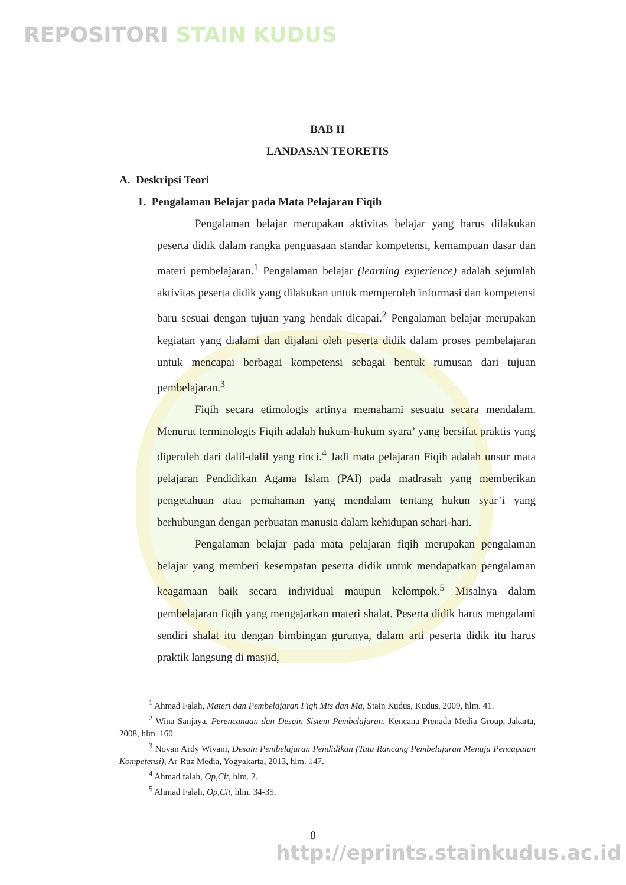REPOSITORI STAIN KUDUS
BAB II
LANDASAN TEORETIS
A. Deskripsi Teori
1. Pengalaman Belajar pada Mata Pelajaran Fiqih
Pengalaman belajar merupakan aktivitas belajar yang harus dilakukan peserta didik dalam rangka penguasaan standar kompetensi, kemampuan dasar dan materi pembelajaran.<sup>1</sup> Pengalaman belajar (learning experience) adalah sejumlah aktivitas peserta didik yang dilakukan untuk memperoleh informasi dan kompetensi baru sesuai dengan tujuan yang hendak dicapai.<sup>2</sup> Pengalaman belajar merupakan kegiatan yang dialami dan dijalani oleh peserta didik dalam proses pembelajaran untuk mencapai berbagai kompetensi sebagai bentuk rumusan dari tujuan pembelajaran.<sup>3</sup>
Fiqih secara etimologis artinya memahami sesuatu secara mendalam. Menurut terminologis Fiqih adalah hukum-hukum syara’ yang bersifat praktis yang diperoleh dari dalil-dalil yang rinci.<sup>4</sup> Jadi mata pelajaran Fiqih adalah unsur mata pelajaran Pendidikan Agama Islam (PAI) pada madrasah yang memberikan pengetahuan atau pemahaman yang mendalam tentang hukun syar’i yang berhubungan dengan perbuatan manusia dalam kehidupan sehari-hari.
Pengalaman belajar pada mata pelajaran fiqih merupakan pengalaman belajar yang memberi kesempatan peserta didik untuk mendapatkan pengalaman keagamaan baik secara individual maupun kelompok.<sup>5</sup> Misalnya dalam pembelajaran fiqih yang mengajarkan materi shalat. Peserta didik harus mengalami sendiri shalat itu dengan bimbingan gurunya, dalam arti peserta didik itu harus praktik langsung di masjid,
<sup>1</sup> Ahmad Falah, Materi dan Pembelajaran Fiqh Mts dan Ma, Stain Kudus, Kudus, 2009, hlm. 41.
<sup>2</sup> Wina Sanjaya, Perencanaan dan Desain Sistem Pembelajaran. Kencana Prenada Media Group, Jakarta, 2008, hlm. 160.
<sup>3</sup> Novan Ardy Wiyani, Desain Pembelajaran Pendidikan (Tata Rancang Pembelajaran Menuju Pencapaian Kompetensi), Ar-Ruz Media, Yogyakarta, 2013, hlm. 147.
<sup>4</sup> Ahmad falah, Op,Cit, hlm. 2.
<sup>5</sup> Ahmad Falah, Op,Cit, hlm. 34-35.
8
http://eprints.stainkudus.ac.id